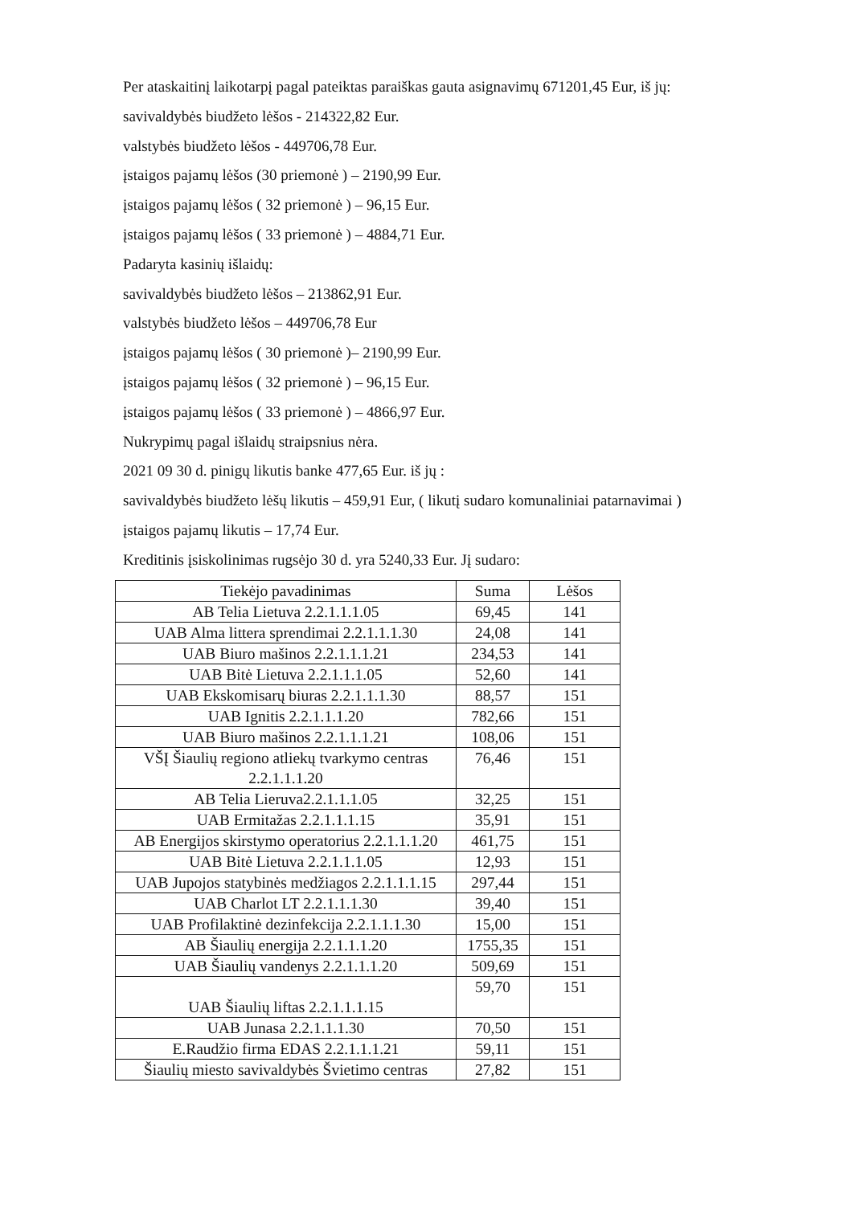Per ataskaitinį laikotarpį pagal pateiktas paraiškas gauta asignavimų 671201,45 Eur, iš jų:
savivaldybės biudžeto lėšos - 214322,82 Eur.
valstybės biudžeto lėšos - 449706,78 Eur.
įstaigos pajamų lėšos (30 priemonė ) – 2190,99 Eur.
įstaigos pajamų lėšos ( 32 priemonė ) – 96,15 Eur.
įstaigos pajamų lėšos ( 33 priemonė ) – 4884,71 Eur.
Padaryta kasinių išlaidų:
savivaldybės biudžeto lėšos – 213862,91 Eur.
valstybės biudžeto lėšos – 449706,78 Eur
įstaigos pajamų lėšos ( 30 priemonė )– 2190,99 Eur.
įstaigos pajamų lėšos ( 32 priemonė ) – 96,15 Eur.
įstaigos pajamų lėšos ( 33 priemonė ) – 4866,97 Eur.
Nukrypimų pagal išlaidų straipsnius nėra.
2021 09 30 d. pinigų likutis banke 477,65 Eur. iš jų :
savivaldybės biudžeto lėšų likutis – 459,91 Eur, ( likutį sudaro komunaliniai patarnavimai )
įstaigos pajamų likutis – 17,74 Eur.
Kreditinis įsiskolinimas rugsėjo 30 d. yra 5240,33 Eur. Jį sudaro:
| Tiekėjo pavadinimas | Suma | Lėšos |
| AB Telia Lietuva 2.2.1.1.1.05 | 69,45 | 141 |
| UAB Alma littera sprendimai 2.2.1.1.1.30 | 24,08 | 141 |
| UAB Biuro mašinos 2.2.1.1.1.21 | 234,53 | 141 |
| UAB Bitė Lietuva 2.2.1.1.1.05 | 52,60 | 141 |
| UAB Ekskomisarų biuras 2.2.1.1.1.30 | 88,57 | 151 |
| UAB Ignitis 2.2.1.1.1.20 | 782,66 | 151 |
| UAB Biuro mašinos 2.2.1.1.1.21 | 108,06 | 151 |
| VŠĮ Šiaulių regiono atliekų tvarkymo centras 2.2.1.1.1.20 | 76,46 | 151 |
| AB Telia Lieruva2.2.1.1.1.05 | 32,25 | 151 |
| UAB Ermitažas 2.2.1.1.1.15 | 35,91 | 151 |
| AB Energijos skirstymo operatorius 2.2.1.1.1.20 | 461,75 | 151 |
| UAB Bitė Lietuva 2.2.1.1.1.05 | 12,93 | 151 |
| UAB Jupojos statybinės medžiagos 2.2.1.1.1.15 | 297,44 | 151 |
| UAB Charlot LT 2.2.1.1.1.30 | 39,40 | 151 |
| UAB Profilaktinė dezinfekcija 2.2.1.1.1.30 | 15,00 | 151 |
| AB Šiaulių energija 2.2.1.1.1.20 | 1755,35 | 151 |
| UAB Šiaulių vandenys 2.2.1.1.1.20 | 509,69 | 151 |
| UAB Šiaulių liftas 2.2.1.1.1.15 | 59,70 | 151 |
| UAB Junasa 2.2.1.1.1.30 | 70,50 | 151 |
| E.Raudžio firma EDAS 2.2.1.1.1.21 | 59,11 | 151 |
| Šiaulių miesto savivaldybės Švietimo centras | 27,82 | 151 |